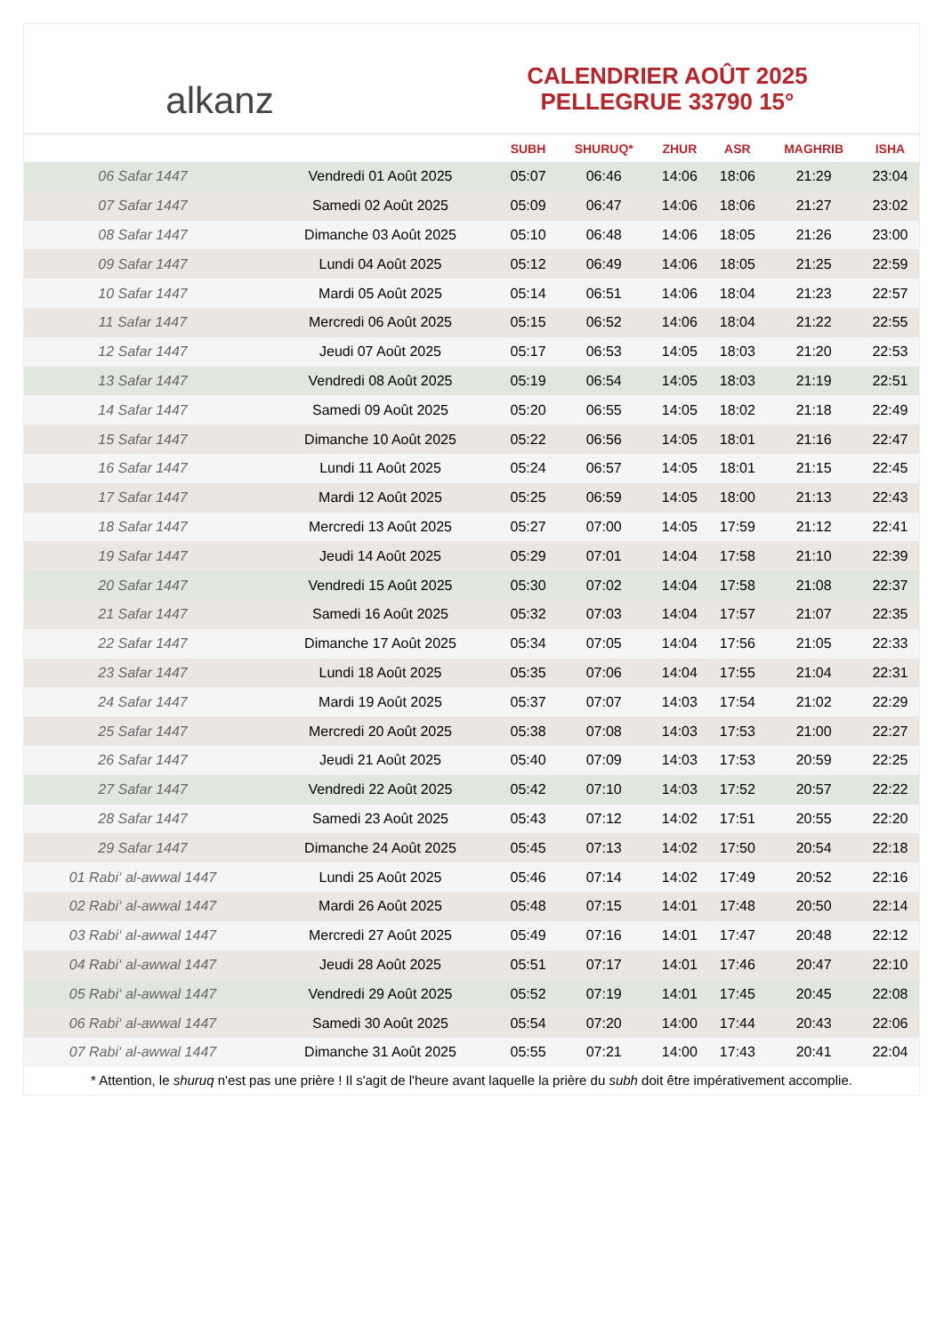alkanz
CALENDRIER AOÛT 2025
PELLEGRUE 33790 15°
| | | SUBH | SHURUQ* | ZHUR | ASR | MAGHRIB | ISHA |
| --- | --- | --- | --- | --- | --- | --- | --- |
| 06 Safar 1447 | Vendredi 01 Août 2025 | 05:07 | 06:46 | 14:06 | 18:06 | 21:29 | 23:04 |
| 07 Safar 1447 | Samedi 02 Août 2025 | 05:09 | 06:47 | 14:06 | 18:06 | 21:27 | 23:02 |
| 08 Safar 1447 | Dimanche 03 Août 2025 | 05:10 | 06:48 | 14:06 | 18:05 | 21:26 | 23:00 |
| 09 Safar 1447 | Lundi 04 Août 2025 | 05:12 | 06:49 | 14:06 | 18:05 | 21:25 | 22:59 |
| 10 Safar 1447 | Mardi 05 Août 2025 | 05:14 | 06:51 | 14:06 | 18:04 | 21:23 | 22:57 |
| 11 Safar 1447 | Mercredi 06 Août 2025 | 05:15 | 06:52 | 14:06 | 18:04 | 21:22 | 22:55 |
| 12 Safar 1447 | Jeudi 07 Août 2025 | 05:17 | 06:53 | 14:05 | 18:03 | 21:20 | 22:53 |
| 13 Safar 1447 | Vendredi 08 Août 2025 | 05:19 | 06:54 | 14:05 | 18:03 | 21:19 | 22:51 |
| 14 Safar 1447 | Samedi 09 Août 2025 | 05:20 | 06:55 | 14:05 | 18:02 | 21:18 | 22:49 |
| 15 Safar 1447 | Dimanche 10 Août 2025 | 05:22 | 06:56 | 14:05 | 18:01 | 21:16 | 22:47 |
| 16 Safar 1447 | Lundi 11 Août 2025 | 05:24 | 06:57 | 14:05 | 18:01 | 21:15 | 22:45 |
| 17 Safar 1447 | Mardi 12 Août 2025 | 05:25 | 06:59 | 14:05 | 18:00 | 21:13 | 22:43 |
| 18 Safar 1447 | Mercredi 13 Août 2025 | 05:27 | 07:00 | 14:05 | 17:59 | 21:12 | 22:41 |
| 19 Safar 1447 | Jeudi 14 Août 2025 | 05:29 | 07:01 | 14:04 | 17:58 | 21:10 | 22:39 |
| 20 Safar 1447 | Vendredi 15 Août 2025 | 05:30 | 07:02 | 14:04 | 17:58 | 21:08 | 22:37 |
| 21 Safar 1447 | Samedi 16 Août 2025 | 05:32 | 07:03 | 14:04 | 17:57 | 21:07 | 22:35 |
| 22 Safar 1447 | Dimanche 17 Août 2025 | 05:34 | 07:05 | 14:04 | 17:56 | 21:05 | 22:33 |
| 23 Safar 1447 | Lundi 18 Août 2025 | 05:35 | 07:06 | 14:04 | 17:55 | 21:04 | 22:31 |
| 24 Safar 1447 | Mardi 19 Août 2025 | 05:37 | 07:07 | 14:03 | 17:54 | 21:02 | 22:29 |
| 25 Safar 1447 | Mercredi 20 Août 2025 | 05:38 | 07:08 | 14:03 | 17:53 | 21:00 | 22:27 |
| 26 Safar 1447 | Jeudi 21 Août 2025 | 05:40 | 07:09 | 14:03 | 17:53 | 20:59 | 22:25 |
| 27 Safar 1447 | Vendredi 22 Août 2025 | 05:42 | 07:10 | 14:03 | 17:52 | 20:57 | 22:22 |
| 28 Safar 1447 | Samedi 23 Août 2025 | 05:43 | 07:12 | 14:02 | 17:51 | 20:55 | 22:20 |
| 29 Safar 1447 | Dimanche 24 Août 2025 | 05:45 | 07:13 | 14:02 | 17:50 | 20:54 | 22:18 |
| 01 Rabi‘ al-awwal 1447 | Lundi 25 Août 2025 | 05:46 | 07:14 | 14:02 | 17:49 | 20:52 | 22:16 |
| 02 Rabi‘ al-awwal 1447 | Mardi 26 Août 2025 | 05:48 | 07:15 | 14:01 | 17:48 | 20:50 | 22:14 |
| 03 Rabi‘ al-awwal 1447 | Mercredi 27 Août 2025 | 05:49 | 07:16 | 14:01 | 17:47 | 20:48 | 22:12 |
| 04 Rabi‘ al-awwal 1447 | Jeudi 28 Août 2025 | 05:51 | 07:17 | 14:01 | 17:46 | 20:47 | 22:10 |
| 05 Rabi‘ al-awwal 1447 | Vendredi 29 Août 2025 | 05:52 | 07:19 | 14:01 | 17:45 | 20:45 | 22:08 |
| 06 Rabi‘ al-awwal 1447 | Samedi 30 Août 2025 | 05:54 | 07:20 | 14:00 | 17:44 | 20:43 | 22:06 |
| 07 Rabi‘ al-awwal 1447 | Dimanche 31 Août 2025 | 05:55 | 07:21 | 14:00 | 17:43 | 20:41 | 22:04 |
* Attention, le shuruq n'est pas une prière ! Il s'agit de l'heure avant laquelle la prière du subh doit être impérativement accomplie.